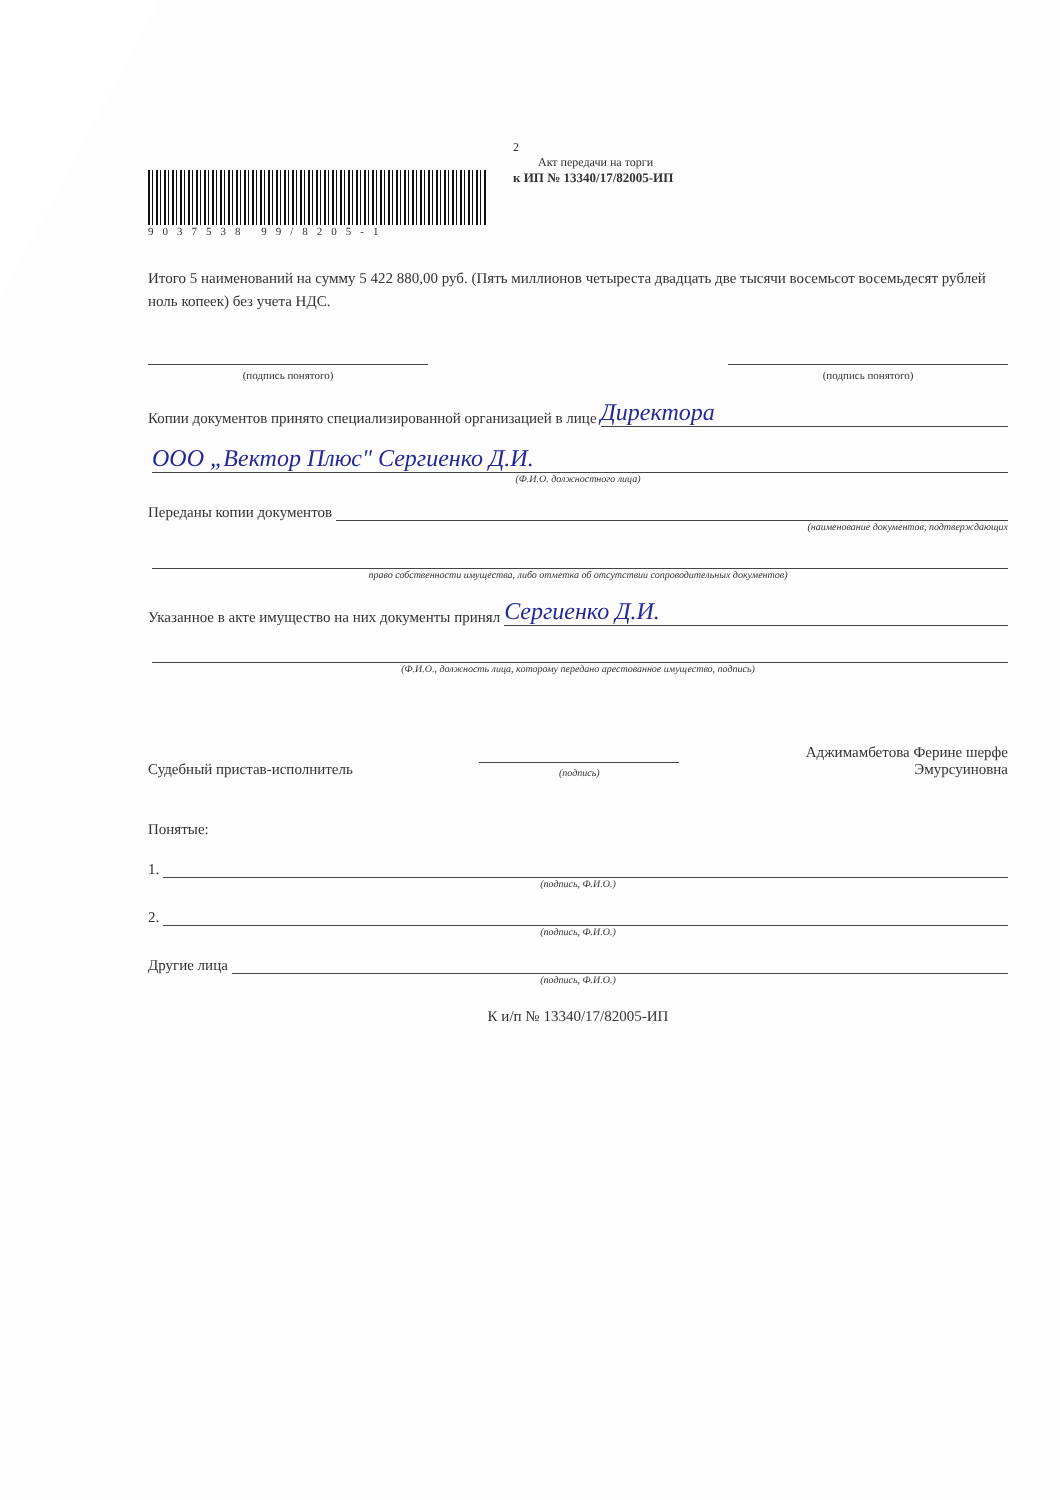9037538 99/8205-1 2
Акт передачи на торги
к ИП № 13340/17/82005-ИП
Итого 5 наименований на сумму 5 422 880,00 руб. (Пять миллионов четыреста двадцать две тысячи восемьсот восемьдесят рублей ноль копеек) без учета НДС.
(подпись понятого) (подпись понятого)
Копии документов принято специализированной организацией в лице Директора
ООО „Вектор Плюс" Сергиенко Д.И.
(Ф.И.О. должностного лица)
Переданы копии документов
(наименование документов, подтверждающих
право собственности имущества, либо отметка об отсутствии сопроводительных документов)
Указанное в акте имущество на них документы принял Сергиенко Д.И.
(Ф.И.О., должность лица, которому передано арестованное имущество, подпись)
Судебный пристав-исполнитель
(подпись)
Аджимамбетова Ферине шерфе
Эмурсуиновна
Понятые:
1.
(подпись, Ф.И.О.)
2.
(подпись, Ф.И.О.)
Другие лица
(подпись, Ф.И.О.)
К и/п № 13340/17/82005-ИП